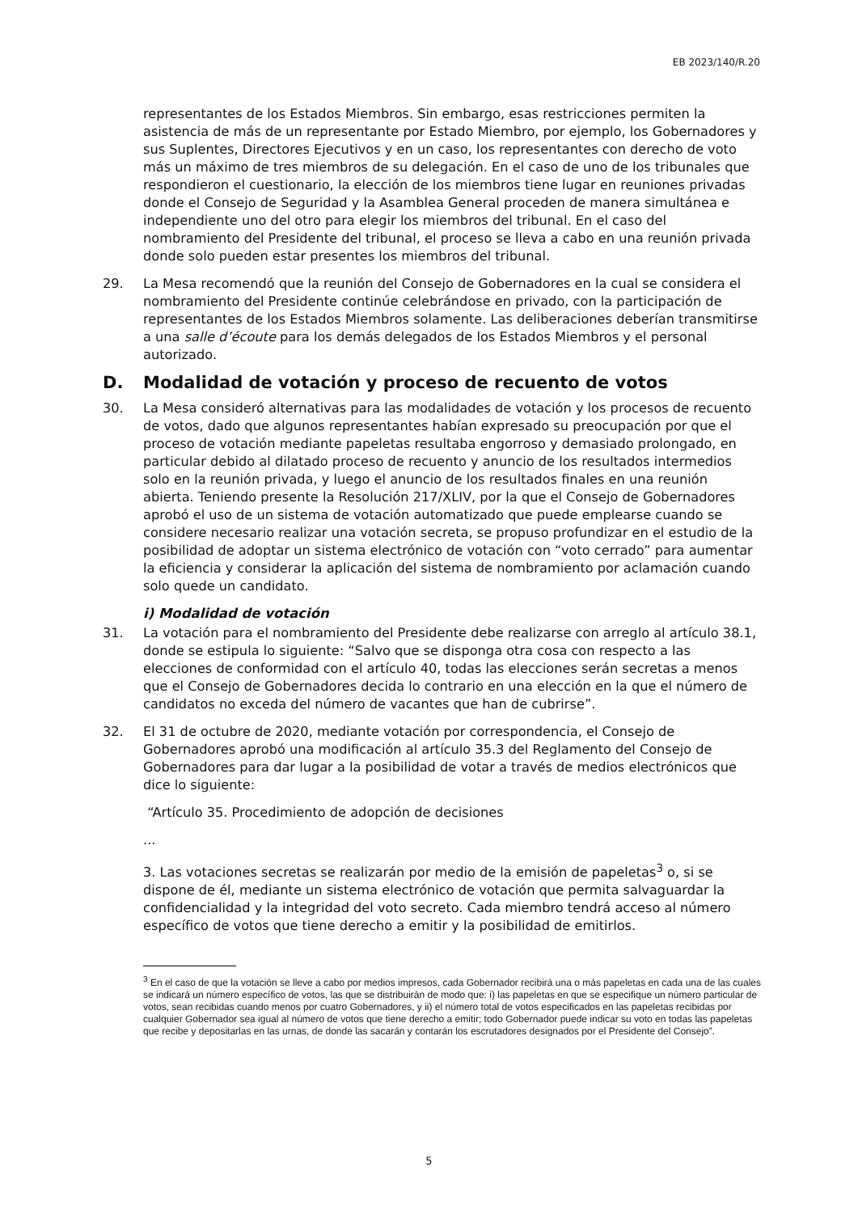EB 2023/140/R.20
representantes de los Estados Miembros. Sin embargo, esas restricciones permiten la asistencia de más de un representante por Estado Miembro, por ejemplo, los Gobernadores y sus Suplentes, Directores Ejecutivos y en un caso, los representantes con derecho de voto más un máximo de tres miembros de su delegación. En el caso de uno de los tribunales que respondieron el cuestionario, la elección de los miembros tiene lugar en reuniones privadas donde el Consejo de Seguridad y la Asamblea General proceden de manera simultánea e independiente uno del otro para elegir los miembros del tribunal. En el caso del nombramiento del Presidente del tribunal, el proceso se lleva a cabo en una reunión privada donde solo pueden estar presentes los miembros del tribunal.
29. La Mesa recomendó que la reunión del Consejo de Gobernadores en la cual se considera el nombramiento del Presidente continúe celebrándose en privado, con la participación de representantes de los Estados Miembros solamente. Las deliberaciones deberían transmitirse a una salle d’écoute para los demás delegados de los Estados Miembros y el personal autorizado.
D. Modalidad de votación y proceso de recuento de votos
30. La Mesa consideró alternativas para las modalidades de votación y los procesos de recuento de votos, dado que algunos representantes habían expresado su preocupación por que el proceso de votación mediante papeletas resultaba engorroso y demasiado prolongado, en particular debido al dilatado proceso de recuento y anuncio de los resultados intermedios solo en la reunión privada, y luego el anuncio de los resultados finales en una reunión abierta. Teniendo presente la Resolución 217/XLIV, por la que el Consejo de Gobernadores aprobó el uso de un sistema de votación automatizado que puede emplearse cuando se considere necesario realizar una votación secreta, se propuso profundizar en el estudio de la posibilidad de adoptar un sistema electrónico de votación con “voto cerrado” para aumentar la eficiencia y considerar la aplicación del sistema de nombramiento por aclamación cuando solo quede un candidato.
i) Modalidad de votación
31. La votación para el nombramiento del Presidente debe realizarse con arreglo al artículo 38.1, donde se estipula lo siguiente: “Salvo que se disponga otra cosa con respecto a las elecciones de conformidad con el artículo 40, todas las elecciones serán secretas a menos que el Consejo de Gobernadores decida lo contrario en una elección en la que el número de candidatos no exceda del número de vacantes que han de cubrirse”.
32. El 31 de octubre de 2020, mediante votación por correspondencia, el Consejo de Gobernadores aprobó una modificación al artículo 35.3 del Reglamento del Consejo de Gobernadores para dar lugar a la posibilidad de votar a través de medios electrónicos que dice lo siguiente:
“Artículo 35. Procedimiento de adopción de decisiones
...
3. Las votaciones secretas se realizarán por medio de la emisión de papeletas<sup>3</sup> o, si se dispone de él, mediante un sistema electrónico de votación que permita salvaguardar la confidencialidad y la integridad del voto secreto. Cada miembro tendrá acceso al número específico de votos que tiene derecho a emitir y la posibilidad de emitirlos.
<sup>3</sup> En el caso de que la votación se lleve a cabo por medios impresos, cada Gobernador recibirá una o más papeletas en cada una de las cuales se indicará un número específico de votos, las que se distribuirán de modo que: i) las papeletas en que se especifique un número particular de votos, sean recibidas cuando menos por cuatro Gobernadores, y ii) el número total de votos especificados en las papeletas recibidas por cualquier Gobernador sea igual al número de votos que tiene derecho a emitir; todo Gobernador puede indicar su voto en todas las papeletas que recibe y depositarlas en las urnas, de donde las sacarán y contarán los escrutadores designados por el Presidente del Consejo”.
5